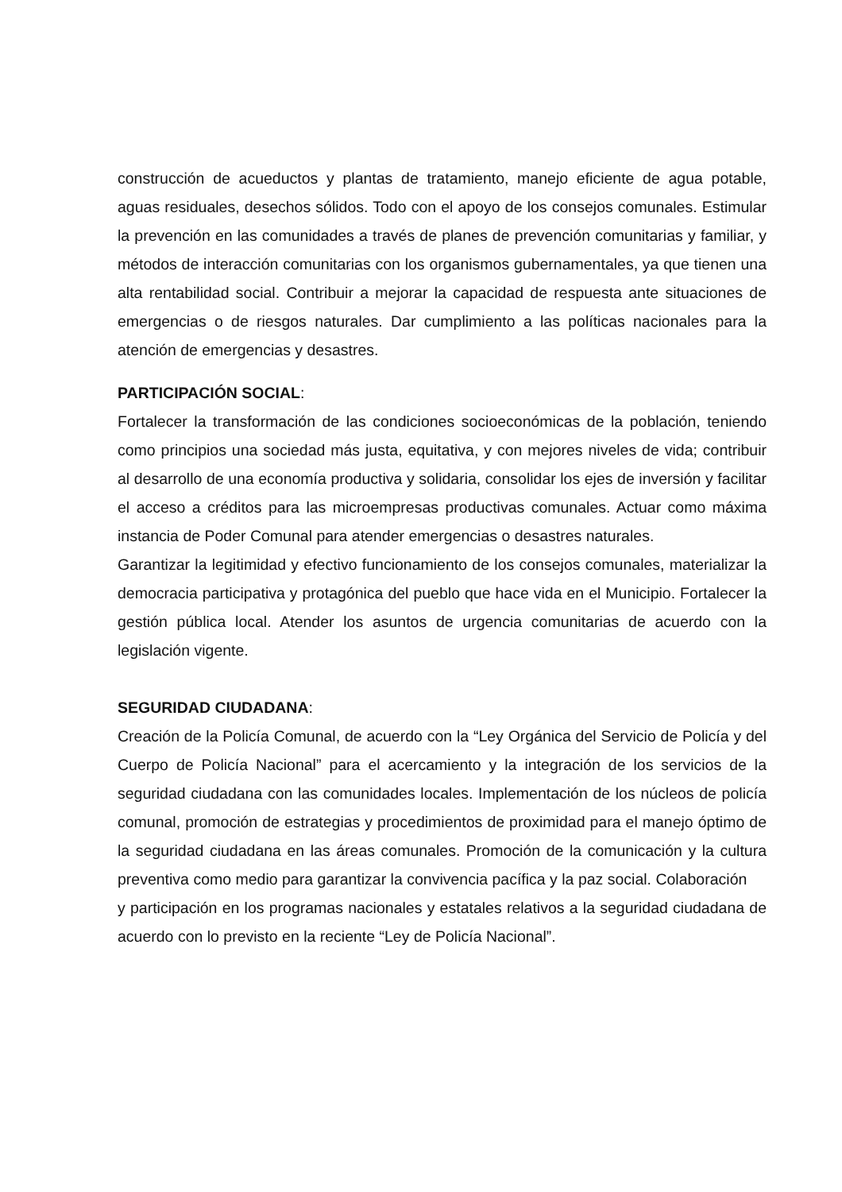construcción de acueductos y plantas de tratamiento, manejo eficiente de agua potable, aguas residuales, desechos sólidos. Todo con el apoyo de los consejos comunales. Estimular la prevención en las comunidades a través de planes de prevención comunitarias y familiar, y métodos de interacción comunitarias con los organismos gubernamentales, ya que tienen una alta rentabilidad social. Contribuir a mejorar la capacidad de respuesta ante situaciones de emergencias o de riesgos naturales. Dar cumplimiento a las políticas nacionales para la atención de emergencias y desastres.
PARTICIPACIÓN SOCIAL:
Fortalecer la transformación de las condiciones socioeconómicas de la población, teniendo como principios una sociedad más justa, equitativa, y con mejores niveles de vida; contribuir al desarrollo de una economía productiva y solidaria, consolidar los ejes de inversión y facilitar el acceso a créditos para las microempresas productivas comunales. Actuar como máxima instancia de Poder Comunal para atender emergencias o desastres naturales.
Garantizar la legitimidad y efectivo funcionamiento de los consejos comunales, materializar la democracia participativa y protagónica del pueblo que hace vida en el Municipio. Fortalecer la gestión pública local. Atender los asuntos de urgencia comunitarias de acuerdo con la legislación vigente.
SEGURIDAD CIUDADANA:
Creación de la Policía Comunal, de acuerdo con la “Ley Orgánica del Servicio de Policía y del Cuerpo de Policía Nacional” para el acercamiento y la integración de los servicios de la seguridad ciudadana con las comunidades locales. Implementación de los núcleos de policía comunal, promoción de estrategias y procedimientos de proximidad para el manejo óptimo de la seguridad ciudadana en las áreas comunales. Promoción de la comunicación y la cultura preventiva como medio para garantizar la convivencia pacífica y la paz social. Colaboración
y participación en los programas nacionales y estatales relativos a la seguridad ciudadana de acuerdo con lo previsto en la reciente “Ley de Policía Nacional”.